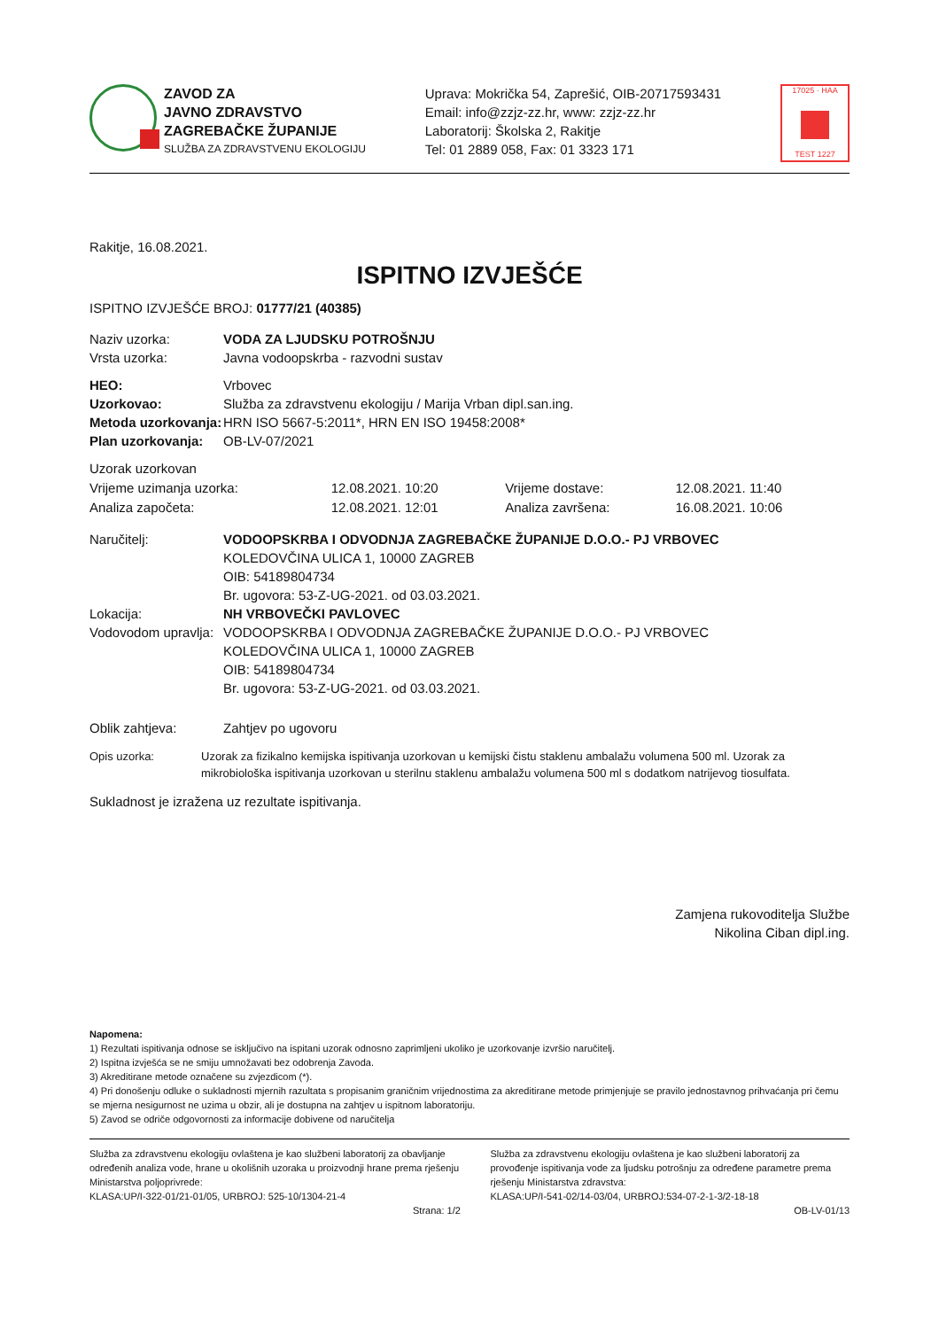ZAVOD ZA
JAVNO ZDRAVSTVO
ZAGREBAČKE ŽUPANIJE
SLUŽBA ZA ZDRAVSTVENU EKOLOGIJU
Uprava: Mokrička 54, Zaprešić, OIB-20717593431
Email: info@zzjz-zz.hr, www: zzjz-zz.hr
Laboratorij: Školska 2, Rakitje
Tel: 01 2889 058, Fax: 01 3323 171
17025 · HAA
TEST 1227
Rakitje, 16.08.2021.
ISPITNO IZVJEŠĆE
ISPITNO IZVJEŠĆE BROJ: 01777/21 (40385)
Naziv uzorka: VODA ZA LJUDSKU POTROŠNJU
Vrsta uzorka: Javna vodoopskrba - razvodni sustav
HEO: Vrbovec
Uzorkovao: Služba za zdravstvenu ekologiju / Marija Vrban dipl.san.ing.
Metoda uzorkovanja: HRN ISO 5667-5:2011*, HRN EN ISO 19458:2008*
Plan uzorkovanja: OB-LV-07/2021
| Uzorak uzorkovan | | | |
| Vrijeme uzimanja uzorka: | 12.08.2021. 10:20 | Vrijeme dostave: | 12.08.2021. 11:40 |
| Analiza započeta: | 12.08.2021. 12:01 | Analiza završena: | 16.08.2021. 10:06 |
Naručitelj: VODOOPSKRBA I ODVODNJA ZAGREBAČKE ŽUPANIJE D.O.O.- PJ VRBOVEC
KOLEDOVČINA ULICA 1, 10000 ZAGREB
OIB: 54189804734
Br. ugovora: 53-Z-UG-2021. od 03.03.2021.
Lokacija: NH VRBOVEČKI PAVLOVEC
Vodovodom upravlja:
VODOOPSKRBA I ODVODNJA ZAGREBAČKE ŽUPANIJE D.O.O.- PJ VRBOVEC
KOLEDOVČINA ULICA 1, 10000 ZAGREB
OIB: 54189804734
Br. ugovora: 53-Z-UG-2021. od 03.03.2021.
Oblik zahtjeva: Zahtjev po ugovoru
Opis uzorka: Uzorak za fizikalno kemijska ispitivanja uzorkovan u kemijski čistu staklenu ambalažu volumena 500 ml. Uzorak za mikrobiološka ispitivanja uzorkovan u sterilnu staklenu ambalažu volumena 500 ml s dodatkom natrijevog tiosulfata.
Sukladnost je izražena uz rezultate ispitivanja.
Zamjena rukovoditelja Službe
Nikolina Ciban dipl.ing.
Napomena:
1) Rezultati ispitivanja odnose se isključivo na ispitani uzorak odnosno zaprimljeni ukoliko je uzorkovanje izvršio naručitelj.
2) Ispitna izvješća se ne smiju umnožavati bez odobrenja Zavoda.
3) Akreditirane metode označene su zvjezdicom (*).
4) Pri donošenju odluke o sukladnosti mjernih razultata s propisanim graničnim vrijednostima za akreditirane metode primjenjuje se pravilo jednostavnog prihvaćanja pri čemu se mjerna nesigurnost ne uzima u obzir, ali je dostupna na zahtjev u ispitnom laboratoriju.
5) Zavod se odriče odgovornosti za informacije dobivene od naručitelja
Služba za zdravstvenu ekologiju ovlaštena je kao službeni laboratorij za obavljanje određenih analiza vode, hrane u okolišnih uzoraka u proizvodnji hrane prema rješenju Ministarstva poljoprivrede:
KLASA:UP/I-322-01/21-01/05, URBROJ: 525-10/1304-21-4
Služba za zdravstvenu ekologiju ovlaštena je kao službeni laboratorij za provođenje ispitivanja vode za ljudsku potrošnju za određene parametre prema rješenju Ministarstva zdravstva:
KLASA:UP/I-541-02/14-03/04, URBROJ:534-07-2-1-3/2-18-18
Strana: 1/2 OB-LV-01/13